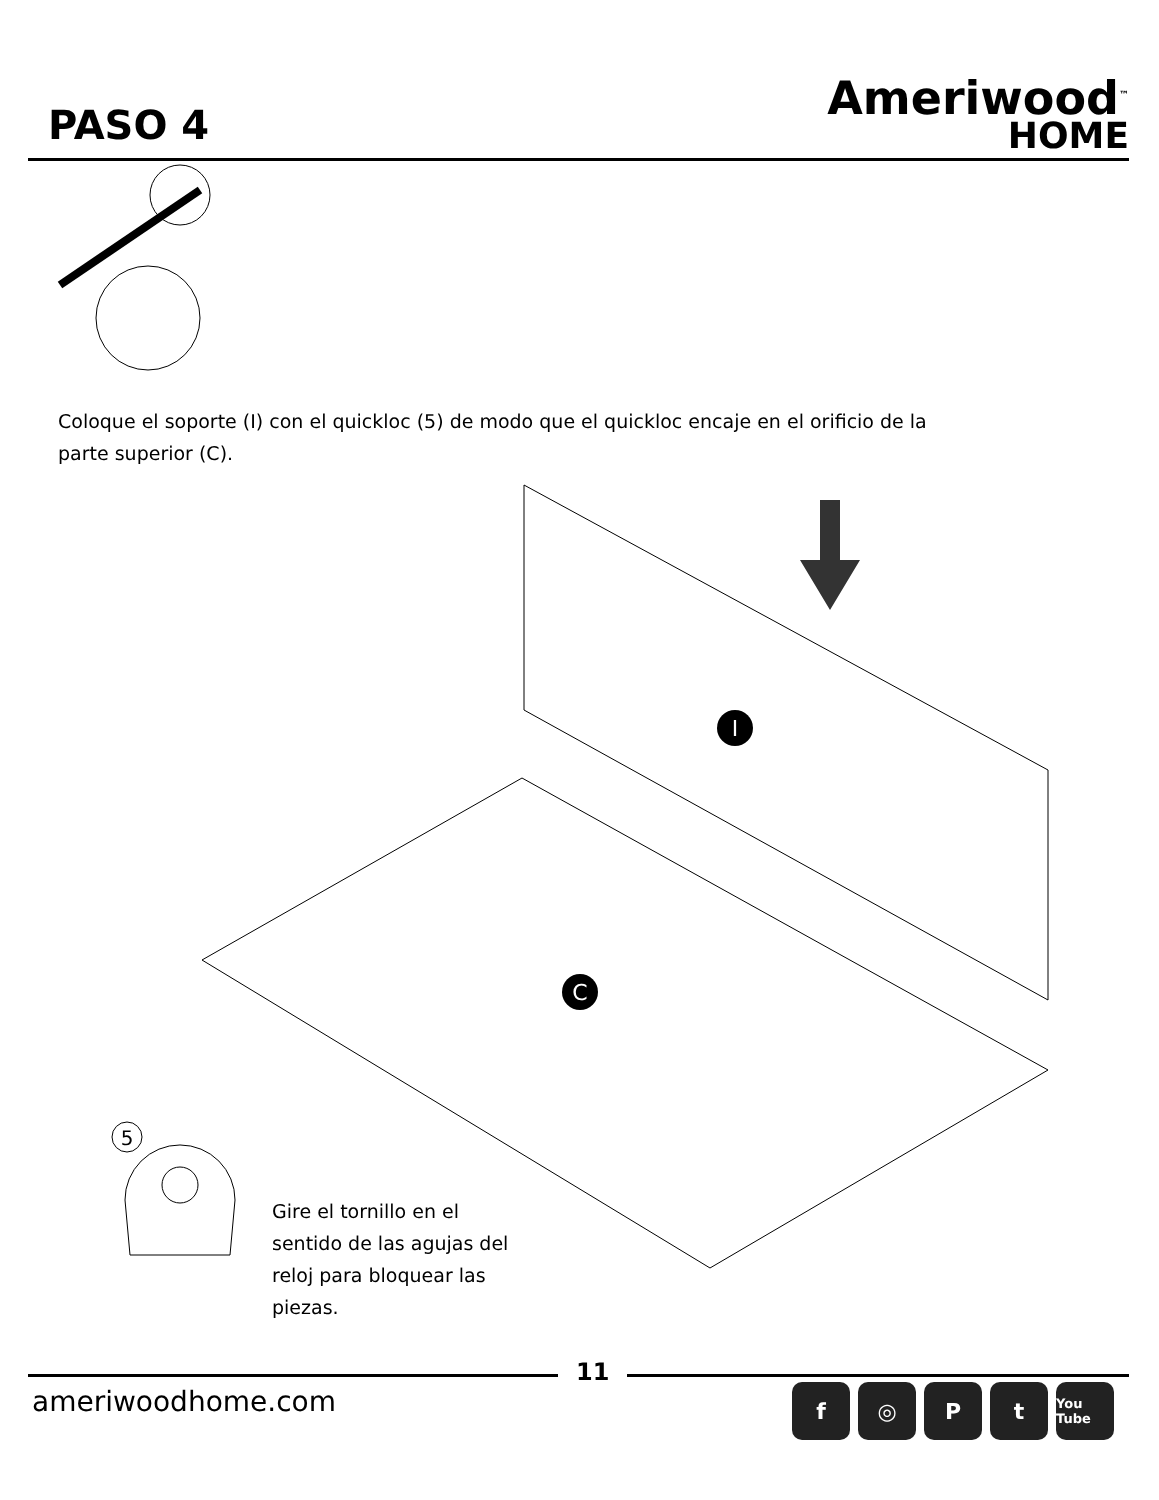PASO 4
Ameriwood<sup>™</sup>
HOME
I
C
5
Coloque el soporte (I) con el quickloc (5) de modo que el quickloc encaje en el orificio de la parte superior (C).
Gire el tornillo en el sentido de las agujas del reloj para bloquear las piezas.
11
ameriwoodhome.com f ◎ Pt You Tube